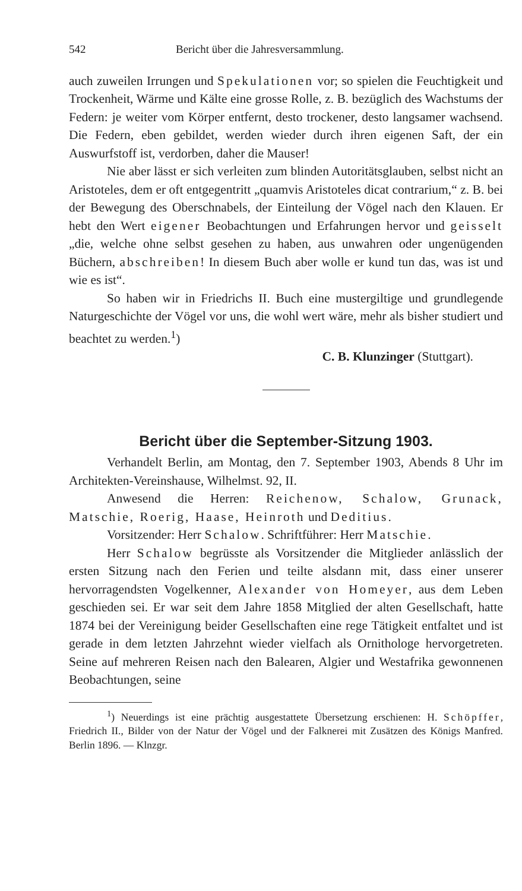542 Bericht über die Jahresversammlung.
auch zuweilen Irrungen und Spekulationen vor; so spielen die Feuchtigkeit und Trockenheit, Wärme und Kälte eine grosse Rolle, z. B. bezüglich des Wachstums der Federn: je weiter vom Körper entfernt, desto trockener, desto langsamer wachsend. Die Federn, eben gebildet, werden wieder durch ihren eigenen Saft, der ein Auswurfstoff ist, verdorben, daher die Mauser!
Nie aber lässt er sich verleiten zum blinden Autoritätsglauben, selbst nicht an Aristoteles, dem er oft entgegentritt „quamvis Aristoteles dicat contrarium,“ z. B. bei der Bewegung des Oberschnabels, der Einteilung der Vögel nach den Klauen. Er hebt den Wert eigener Beobachtungen und Erfahrungen hervor und geisselt „die, welche ohne selbst gesehen zu haben, aus unwahren oder ungenügenden Büchern, abschreiben! In diesem Buch aber wolle er kund tun das, was ist und wie es ist“.
So haben wir in Friedrichs II. Buch eine mustergiltige und grundlegende Naturgeschichte der Vögel vor uns, die wohl wert wäre, mehr als bisher studiert und beachtet zu werden.<sup>1</sup>)
C. B. Klunzinger (Stuttgart).
Bericht über die September-Sitzung 1903.
Verhandelt Berlin, am Montag, den 7. September 1903, Abends 8 Uhr im Architekten-Vereinshause, Wilhelmst. 92, II.
Anwesend die Herren: Reichenow, Schalow, Grunack, Matschie, Roerig, Haase, Heinroth und Deditius.
Vorsitzender: Herr Schalow. Schriftführer: Herr Matschie.
Herr Schalow begrüsste als Vorsitzender die Mitglieder anlässlich der ersten Sitzung nach den Ferien und teilte alsdann mit, dass einer unserer hervorragendsten Vogelkenner, Alexander von Homeyer, aus dem Leben geschieden sei. Er war seit dem Jahre 1858 Mitglied der alten Gesellschaft, hatte 1874 bei der Vereinigung beider Gesellschaften eine rege Tätigkeit entfaltet und ist gerade in dem letzten Jahrzehnt wieder vielfach als Ornithologe hervorgetreten. Seine auf mehreren Reisen nach den Balearen, Algier und Westafrika gewonnenen Beobachtungen, seine
<sup>1</sup>) Neuerdings ist eine prächtig ausgestattete Übersetzung erschienen: H. Schöpffer, Friedrich II., Bilder von der Natur der Vögel und der Falknerei mit Zusätzen des Königs Manfred. Berlin 1896. — Klnzgr.